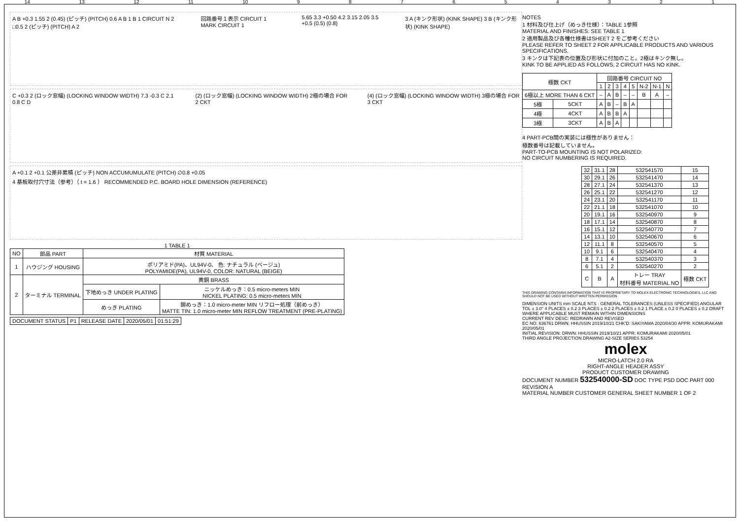14 13 12 11 10 987654321
A B +0.3 1.55 2 (0.45) (ピッチ) (PITCH) 0.6 A B 1 B 1 CIRCUIT N 2 □0.5 2 (ピッチ) (PITCH) A 2
回路番号１表示 CIRCUIT 1 MARK CIRCUIT 1
5.65 3.3 +0.50 4.2 3.15 2.05 3.5 +0.5 (0.5) (0.8)
3 A (キンク形状) (KINK SHAPE) 3 B (キンク形状) (KINK SHAPE)
C +0.3 2 (ロック窓幅) (LOCKING WINDOW WIDTH) 7.3 -0.3 C 2.1 0.8 C D
(2) (ロック窓幅) (LOCKING WINDOW WIDTH) 2極の場合 FOR 2 CKT
(4) (ロック窓幅) (LOCKING WINDOW WIDTH) 3極の場合 FOR 3 CKT
A +0.1 2 +0.1 公差非累積 (ピッチ) NON ACCUMUMULATE (PITCH) ∅0.8 +0.05
4 基板取付穴寸法（参考）（ t = 1.6 ） RECOMMENDED P.C. BOARD HOLE DIMENSION (REFERENCE)
1 TABLE 1
| NO | 部品 PART | 材質 MATERIAL | |
| --- | --- | --- | --- |
| 1 | ハウジング HOUSING | ポリアミド(PA)、UL94V-0、 色: ナチュラル (ベージュ) POLYAMIDE(PA), UL94V-0, COLOR: NATURAL (BEIGE) | |
| 2 | ターミナル TERMINAL | 黄銅 BRASS | |
| | | 下地めっき UNDER PLATING | ニッケルめっき：0.5 micro-meters MIN NICKEL PLATING: 0.5 micro-meters MIN |
| | | めっき PLATING | 錫めっき：1.0 micro-meter MIN リフロー処理（前めっき） MATTE TIN: 1.0 micro-meter MIN REFLOW TREATMENT (PRE-PLATING) |
| DOCUMENT STATUS | P1 | RELEASE DATE | 2020/05/01 | 01:51:29 |
NOTES
1 材料及び仕上げ（めっき仕様）：TABLE 1参照
MATERIAL AND FINISHES: SEE TABLE 1
2 適用製品及び各種仕様書はSHEET 2 をご参考ください
PLEASE REFER TO SHEET 2 FOR APPLICABLE PRODUCTS AND VARIOUS SPECIFICATIONS.
3 キンクは下記表の位置及び形状に付加のこと。2極はキンク無し。
KINK TO BE APPLIED AS FOLLOWS, 2 CIRCUIT HAS NO KINK.
| 極数 CKT | | 回路番号 CIRCUIT NO | | | | | | | |
| --- | --- | --- | --- | --- | --- | --- | --- | --- | --- |
| | | 1 | 2 | 3 | 4 | 5 | N-2 | N-1 | N |
| 6極以上 MORE THAN 6 CKT | | – | A | B | – | – | B | A | – |
| 5極 | 5CKT | A | B | – | B | A | | | |
| 4極 | 4CKT | A | B | B | A | | | | |
| 3極 | 3CKT | A | B | A | | | | | |
4 PART-PCB間の実装には極性がありません：
極数番号は記載していません。
PART-TO-PCB MOUNTING IS NOT POLARIZED:
NO CIRCUIT NUMBERING IS REQUIRED.
| 32 | 31.1 | 28 | 532541570 | 15 |
| 30 | 29.1 | 26 | 532541470 | 14 |
| 28 | 27.1 | 24 | 532541370 | 13 |
| 26 | 25.1 | 22 | 532541270 | 12 |
| 24 | 23.1 | 20 | 532541170 | 11 |
| 22 | 21.1 | 18 | 532541070 | 10 |
| 20 | 19.1 | 16 | 532540970 | 9 |
| 18 | 17.1 | 14 | 532540870 | 8 |
| 16 | 15.1 | 12 | 532540770 | 7 |
| 14 | 13.1 | 10 | 532540670 | 6 |
| 12 | 11.1 | 8 | 532540570 | 5 |
| 10 | 9.1 | 6 | 532540470 | 4 |
| 8 | 7.1 | 4 | 532540370 | 3 |
| 6 | 5.1 | 2 | 532540270 | 2 |
| C | B | A | トレー TRAY 材料番号 MATERIAL NO | 極数 CKT |
THIS DRAWING CONTAINS INFORMATION THAT IS PROPRIETARY TO MOLEX ELECTRONIC TECHNOLOGIES, LLC AND SHOULD NOT BE USED WITHOUT WRITTEN PERMISSION
DIMENSION UNITS mm SCALE NTS · GENERAL TOLERANCES (UNLESS SPECIFIED) ANGULAR TOL ± 3.0° 4 PLACES ± 0.2 3 PLACES ± 0.2 2 PLACES ± 0.2 1 PLACE ± 0.2 0 PLACES ± 0.2 DRAFT WHERE APPLICABLE MUST REMAIN WITHIN DIMENSIONS
CURRENT REV DESC: REDRAWN AND REVISED
EC NO: 636761 DRWN: HHUSSIN 2019/10/21 CHK'D: SAKIYAMA 2020/04/30 APPR: KOMURAKAMI 2020/05/01
INITIAL REVISION: DRWN: HHUSSIN 2019/10/21 APPR: KOMURAKAMI 2020/05/01
THIRD ANGLE PROJECTION DRAWING A2-SIZE SERIES 53254
molex
MICRO-LATCH 2.0 RA
RIGHT-ANGLE HEADER ASSY
PRODUCT CUSTOMER DRAWING
DOCUMENT NUMBER 532540000-SD DOC TYPE PSD DOC PART 000 REVISION A
MATERIAL NUMBER CUSTOMER GENERAL SHEET NUMBER 1 OF 2